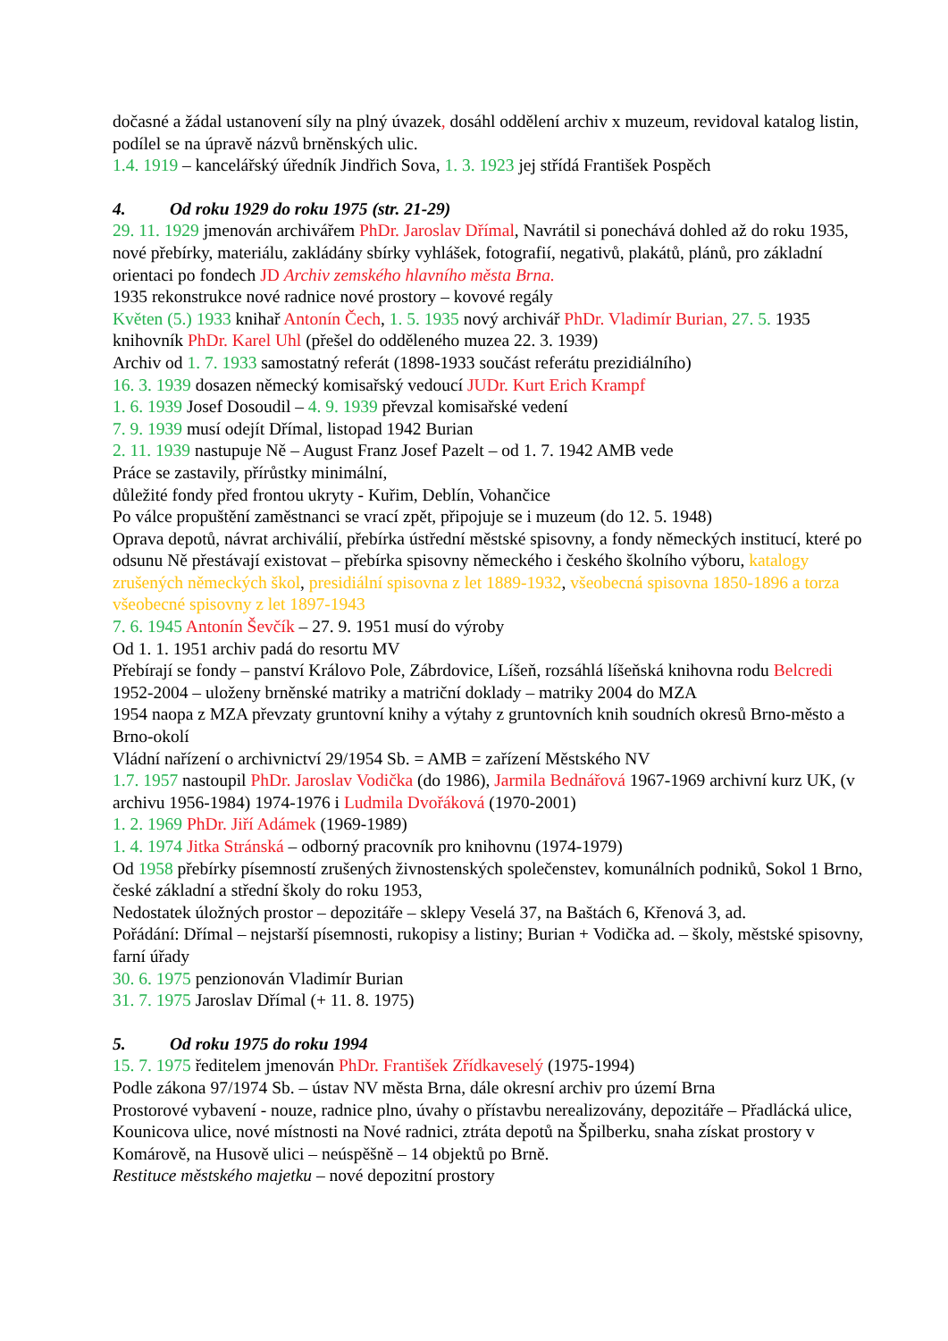dočasné a žádal ustanovení síly na plný úvazek, dosáhl oddělení archiv x muzeum, revidoval katalog listin, podílel se na úpravě názvů brněnských ulic.
1.4. 1919 – kancelářský úředník Jindřich Sova, 1. 3. 1923 jej střídá František Pospěch
4. Od roku 1929 do roku 1975 (str. 21-29)
29. 11. 1929 jmenován archivářem PhDr. Jaroslav Dřímal, Navrátil si ponechává dohled až do roku 1935, nové přebírky, materiálu, zakládány sbírky vyhlášek, fotografií, negativů, plakátů, plánů, pro základní orientaci po fondech JD Archiv zemského hlavního města Brna.
1935 rekonstrukce nové radnice nové prostory – kovové regály
Květen (5.) 1933 knihař Antonín Čech, 1. 5. 1935 nový archivář PhDr. Vladimír Burian, 27. 5. 1935 knihovník PhDr. Karel Uhl (přešel do odděleného muzea 22. 3. 1939)
Archiv od 1. 7. 1933 samostatný referát (1898-1933 součást referátu prezidiálního)
16. 3. 1939 dosazen německý komisařský vedoucí JUDr. Kurt Erich Krampf
1. 6. 1939 Josef Dosoudil – 4. 9. 1939 převzal komisařské vedení
7. 9. 1939 musí odejít Dřímal, listopad 1942 Burian
2. 11. 1939 nastupuje Ně – August Franz Josef Pazelt – od 1. 7. 1942 AMB vede
Práce se zastavily, přírůstky minimální,
důležité fondy před frontou ukryty - Kuřim, Deblín, Vohančice
Po válce propuštění zaměstnanci se vrací zpět, připojuje se i muzeum (do 12. 5. 1948)
Oprava depotů, návrat archiválií, přebírka ústřední městské spisovny, a fondy německých institucí, které po odsunu Ně přestávají existovat – přebírka spisovny německého i českého školního výboru, katalogy zrušených německých škol, presidiální spisovna z let 1889-1932, všeobecná spisovna 1850-1896 a torza všeobecné spisovny z let 1897-1943
7. 6. 1945 Antonín Ševčík – 27. 9. 1951 musí do výroby
Od 1. 1. 1951 archiv padá do resortu MV
Přebírají se fondy – panství Královo Pole, Zábrdovice, Líšeň, rozsáhlá líšeňská knihovna rodu Belcredi
1952-2004 – uloženy brněnské matriky a matriční doklady – matriky 2004 do MZA
1954 naopa z MZA převzaty gruntovní knihy a výtahy z gruntovních knih soudních okresů Brno-město a Brno-okolí
Vládní nařízení o archivnictví 29/1954 Sb. = AMB = zařízení Městského NV
1.7. 1957 nastoupil PhDr. Jaroslav Vodička (do 1986), Jarmila Bednářová 1967-1969 archivní kurz UK, (v archivu 1956-1984) 1974-1976 i Ludmila Dvořáková (1970-2001)
1. 2. 1969 PhDr. Jiří Adámek (1969-1989)
1. 4. 1974 Jitka Stránská – odborný pracovník pro knihovnu (1974-1979)
Od 1958 přebírky písemností zrušených živnostenských společenstev, komunálních podniků, Sokol 1 Brno, české základní a střední školy do roku 1953,
Nedostatek úložných prostor – depozitáře – sklepy Veselá 37, na Baštách 6, Křenová 3, ad.
Pořádání: Dřímal – nejstarší písemnosti, rukopisy a listiny; Burian + Vodička ad. – školy, městské spisovny, farní úřady
30. 6. 1975 penzionován Vladimír Burian
31. 7. 1975 Jaroslav Dřímal (+ 11. 8. 1975)
5. Od roku 1975 do roku 1994
15. 7. 1975 ředitelem jmenován PhDr. František Zřídkaveselý (1975-1994)
Podle zákona 97/1974 Sb. – ústav NV města Brna, dále okresní archiv pro území Brna
Prostorové vybavení - nouze, radnice plno, úvahy o přístavbu nerealizovány, depozitáře – Přadlácká ulice, Kounicova ulice, nové místnosti na Nové radnici, ztráta depotů na Špilberku, snaha získat prostory v Komárově, na Husově ulici – neúspěšně – 14 objektů po Brně.
Restituce městského majetku – nové depozitní prostory